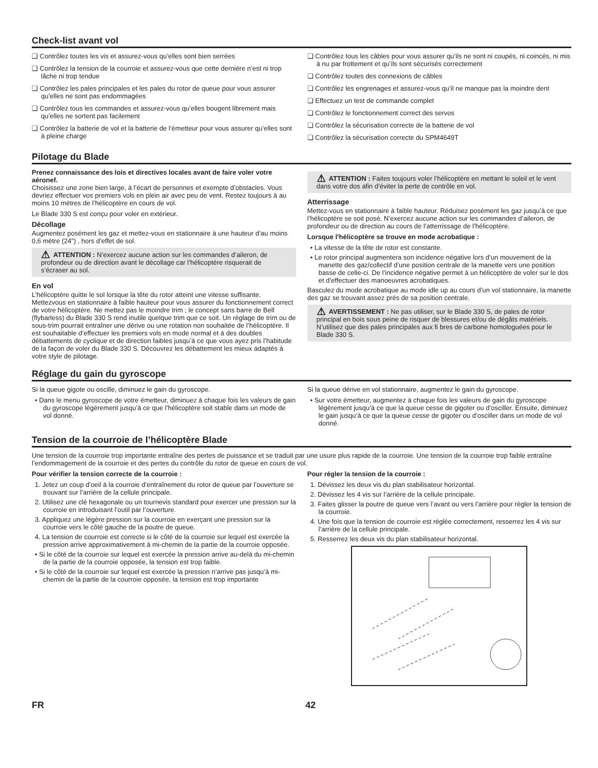Check-list avant vol
❏ Contrôlez toutes les vis et assurez-vous qu’elles sont bien serrées
❏ Contrôlez la tension de la courroie et assurez-vous que cette dernière n’est ni trop lâche ni trop tendue
❏ Contrôlez les pales principales et les pales du rotor de queue pour vous assurer qu’elles ne sont pas endommagées
❏ Contrôlez tous les commandes et assurez-vous qu’elles bougent librement mais qu’elles ne sortent pas facilement
❏ Contrôlez la batterie de vol et la batterie de l’émetteur pour vous assurer qu’elles sont à pleine charge
❏ Contrôlez tous les câbles pour vous assurer qu’ils ne sont ni coupés, ni coincés, ni mis à nu par frottement et qu’ils sont sécurisés correctement
❏ Contrôlez toutes des connexions de câbles
❏ Contrôlez les engrenages et assurez-vous qu’il ne manque pas la moindre dent
❏ Effectuez un test de commande complet
❏ Contrôlez le fonctionnement correct des servos
❏ Contrôlez la sécurisation correcte de la batterie de vol
❏ Contrôlez la sécurisation correcte du SPM4649T
Pilotage du Blade
Prenez connaissance des lois et directives locales avant de faire voler votre aéronef.
Choisissez une zone bien large, à l’écart de personnes et exempte d’obstacles. Vous devriez effectuer vos premiers vols en plein air avec peu de vent. Restez toujours à au moins 10 mètres de l’hélicoptère en cours de vol.
Le Blade 330 S est conçu pour voler en extérieur.
Décollage
Augmentez posément les gaz et mettez-vous en stationnaire à une hauteur d’au moins 0,6 mètre (24”) , hors d’effet de sol.
⚠ ATTENTION : N’exercez aucune action sur les commandes d’aileron, de profondeur ou de direction avant le décollage car l’hélicoptère risquerait de s’écraser au sol.
En vol
L’hélicoptère quitte le sol lorsque la tête du rotor atteint une vitesse suffisante. Mettezvous en stationnaire à faible hauteur pour vous assurer du fonctionnement correct de votre hélicoptère. Ne mettez pas le moindre trim ; le concept sans barre de Bell (flybarless) du Blade 330 S rend inutile quelque trim que ce soit. Un réglage de trim ou de sous-trim pourrait entraîner une dérive ou une rotation non souhaitée de l’hélicoptère. Il est souhaitable d’effectuer les premiers vols en mode normal et à des doubles débattements de cyclique et de direction faibles jusqu’à ce que vous ayez pris l’habitude de la façon de voler du Blade 330 S. Découvrez les débattement les mieux adaptés à votre style de pilotage.
⚠ ATTENTION : Faites toujours voler l’hélicoptère en mettant le soleil et le vent dans votre dos afin d’éviter la perte de contrôle en vol.
Atterrissage
Mettez-vous en stationnaire à faible hauteur. Réduisez posément les gaz jusqu’à ce que l’hélicoptère se soit posé. N’exercez aucune action sur les commandes d’aileron, de profondeur ou de direction au cours de l’atterrissage de l’hélicoptère.
Lorsque l’hélicoptère se trouve en mode acrobatique :
• La vitesse de la tête de rotor est constante.
• Le rotor principal augmentera son incidence négative lors d’un mouvement de la manette des gaz/collectif d’une position centrale de la manette vers une position basse de celle-ci. De l’incidence négative permet à un hélicoptère de voler sur le dos et d’effectuer des manoeuvres acrobatiques.
Basculez du mode acrobatique au mode idle up au cours d’un vol stationnaire, la manette des gaz se trouvant assez près de sa position centrale.
⚠ AVERTISSEMENT : Ne pas utiliser, sur le Blade 330 S, de pales de rotor principal en bois sous peine de risquer de blessures et/ou de dégâts matériels. N’utilisez que des pales principales aux fi bres de carbone homologuées pour le Blade 330 S.
Réglage du gain du gyroscope
Si la queue gigote ou oscille, diminuez le gain du gyroscope.
• Dans le menu gyroscope de votre émetteur, diminuez à chaque fois les valeurs de gain du gyroscope légèrement jusqu’à ce que l’hélicoptère soit stable dans un mode de vol donné.
Si la queue dérive en vol stationnaire, augmentez le gain du gyroscope.
• Sur votre émetteur, augmentez à chaque fois les valeurs de gain du gyroscope légèrement jusqu’à ce que la queue cesse de gigoter ou d’osciller. Ensuite, diminuez le gain jusqu’à ce que la queue cesse de gigoter ou d’osciller dans un mode de vol donné.
Tension de la courroie de l’hélicoptère Blade
Une tension de la courroie trop importante entraîne des pertes de puissance et se traduit par une usure plus rapide de la courroie. Une tension de la courroie trop faible entraîne l’endommagement de la courroie et des pertes du contrôle du rotor de queue en cours de vol.
Pour vérifier la tension correcte de la courroie :
1. Jetez un coup d’oeil à la courroie d’entraînement du rotor de queue par l’ouverture se trouvant sur l’arrière de la cellule principale.
2. Utilisez une clé hexagonale ou un tournevis standard pour exercer une pression sur la courroie en introduisant l’outil par l’ouverture.
3. Appliquez une légère pression sur la courroie en exerçant une pression sur la courroie vers le côté gauche de la poutre de queue.
4. La tension de courroie est correcte si le côté de la courroie sur lequel est exercée la pression arrive approximativement à mi-chemin de la partie de la courroie opposée.
• Si le côté de la courroie sur lequel est exercée la pression arrive au-delà du mi-chemin de la partie de la courroie opposée, la tension est trop faible.
• Si le côté de la courroie sur lequel est exercée la pression n’arrive pas jusqu’à mi-chemin de la partie de la courroie opposée, la tension est trop importante
Pour régler la tension de la courroie :
1. Dévissez les deux vis du plan stabilisateur horizontal.
2. Dévissez les 4 vis sur l’arrière de la cellule principale.
3. Faites glisser la poutre de queue vers l’avant ou vers l’arrière pour régler la tension de la courroie.
4. Une fois que la tension de courroie est réglée correctement, resserrez les 4 vis sur l’arrière de la cellule principale.
5. Resserrez les deux vis du plan stabilisateur horizontal.
FR 42